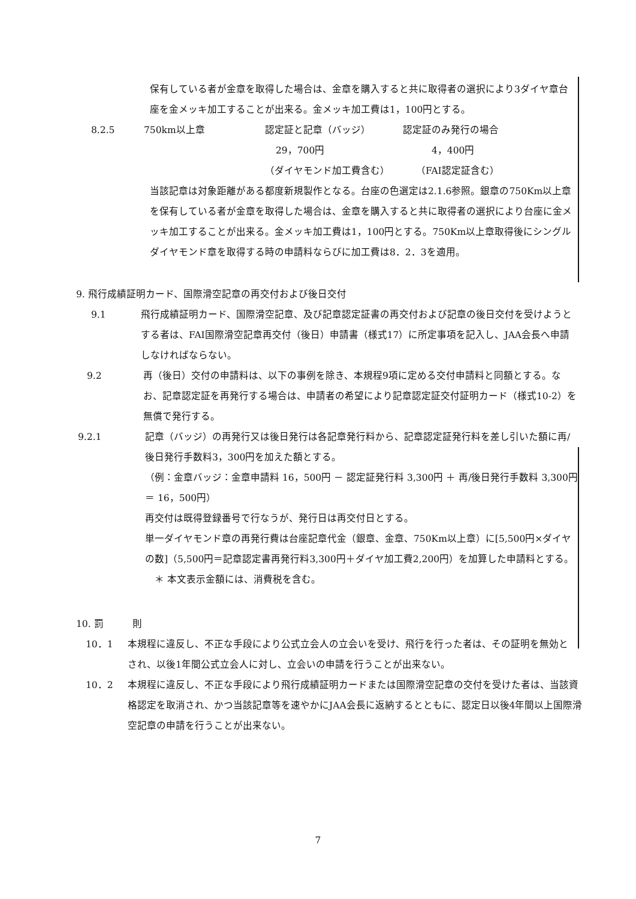保有している者が金章を取得した場合は、金章を購入すると共に取得者の選択により3ダイヤ章台座を金メッキ加工することが出来る。金メッキ加工費は1，100円とする。
8.2.5 750km以上章 認定証と記章（バッジ） 認定証のみ発行の場合
29，700円 4，400円
（ダイヤモンド加工費含む） （FAI認定証含む）
当該記章は対象距離がある都度新規製作となる。台座の色選定は2.1.6参照。銀章の750Km以上章を保有している者が金章を取得した場合は、金章を購入すると共に取得者の選択により台座に金メッキ加工することが出来る。金メッキ加工費は1，100円とする。750Km以上章取得後にシングルダイヤモンド章を取得する時の申請料ならびに加工費は8．2．3を適用。
9. 飛行成績証明カード、国際滑空記章の再交付および後日交付
9.1 飛行成績証明カード、国際滑空記章、及び記章認定証書の再交付および記章の後日交付を受けようとする者は、FAI国際滑空記章再交付（後日）申請書（様式17）に所定事項を記入し、JAA会長へ申請しなければならない。
9.2 再（後日）交付の申請料は、以下の事例を除き、本規程9項に定める交付申請料と同額とする。なお、記章認定証を再発行する場合は、申請者の希望により記章認定証交付証明カード（様式10-2）を無償で発行する。
9.2.1 記章（バッジ）の再発行又は後日発行は各記章発行料から、記章認定証発行料を差し引いた額に再/後日発行手数料3，300円を加えた額とする。
（例：金章バッジ：金章申請料 16，500円 － 認定証発行料 3,300円 ＋ 再/後日発行手数料 3,300円 ＝ 16，500円）
再交付は既得登録番号で行なうが、発行日は再交付日とする。
単一ダイヤモンド章の再発行費は台座記章代金（銀章、金章、750Km以上章）に[5,500円×ダイヤの数]（5,500円＝記章認定書再発行料3,300円＋ダイヤ加工費2,200円）を加算した申請料とする。
　＊ 本文表示金額には、消費税を含む。
10. 罰　　　則
10．1 本規程に違反し、不正な手段により公式立会人の立会いを受け、飛行を行った者は、その証明を無効とされ、以後1年間公式立会人に対し、立会いの申請を行うことが出来ない。
10．2 本規程に違反し、不正な手段により飛行成績証明カードまたは国際滑空記章の交付を受けた者は、当該資格認定を取消され、かつ当該記章等を速やかにJAA会長に返納するとともに、認定日以後4年間以上国際滑空記章の申請を行うことが出来ない。
7